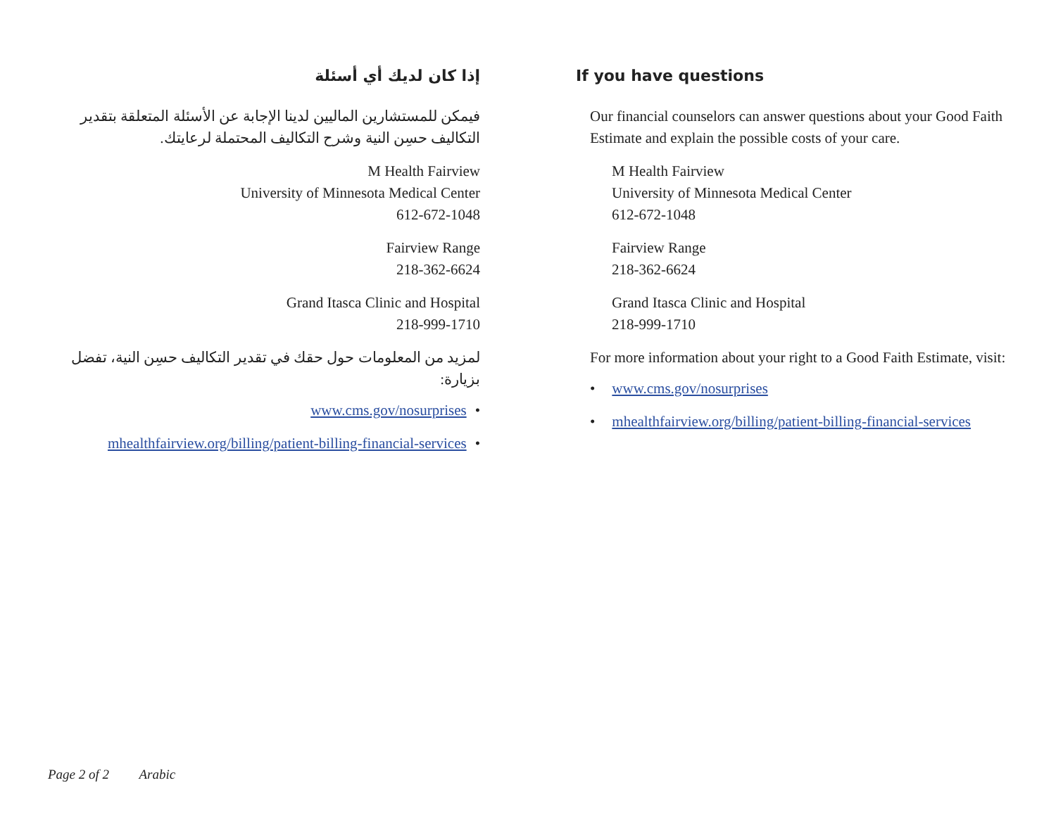إذا كان لديك أي أسئلة
فيمكن للمستشارين الماليين لدينا الإجابة عن الأسئلة المتعلقة بتقدير التكاليف حسِن النية وشرح التكاليف المحتملة لرعايتك.
M Health Fairview
University of Minnesota Medical Center
612-672-1048
Fairview Range
218-362-6624
Grand Itasca Clinic and Hospital
218-999-1710
لمزيد من المعلومات حول حقك في تقدير التكاليف حسِن النية، تفضل بزيارة:
• www.cms.gov/nosurprises
• mhealthfairview.org/billing/patient-billing-financial-services
If you have questions
Our financial counselors can answer questions about your Good Faith Estimate and explain the possible costs of your care.
M Health Fairview
University of Minnesota Medical Center
612-672-1048
Fairview Range
218-362-6624
Grand Itasca Clinic and Hospital
218-999-1710
For more information about your right to a Good Faith Estimate, visit:
• www.cms.gov/nosurprises
• mhealthfairview.org/billing/patient-billing-financial-services
Page 2 of 2 Arabic